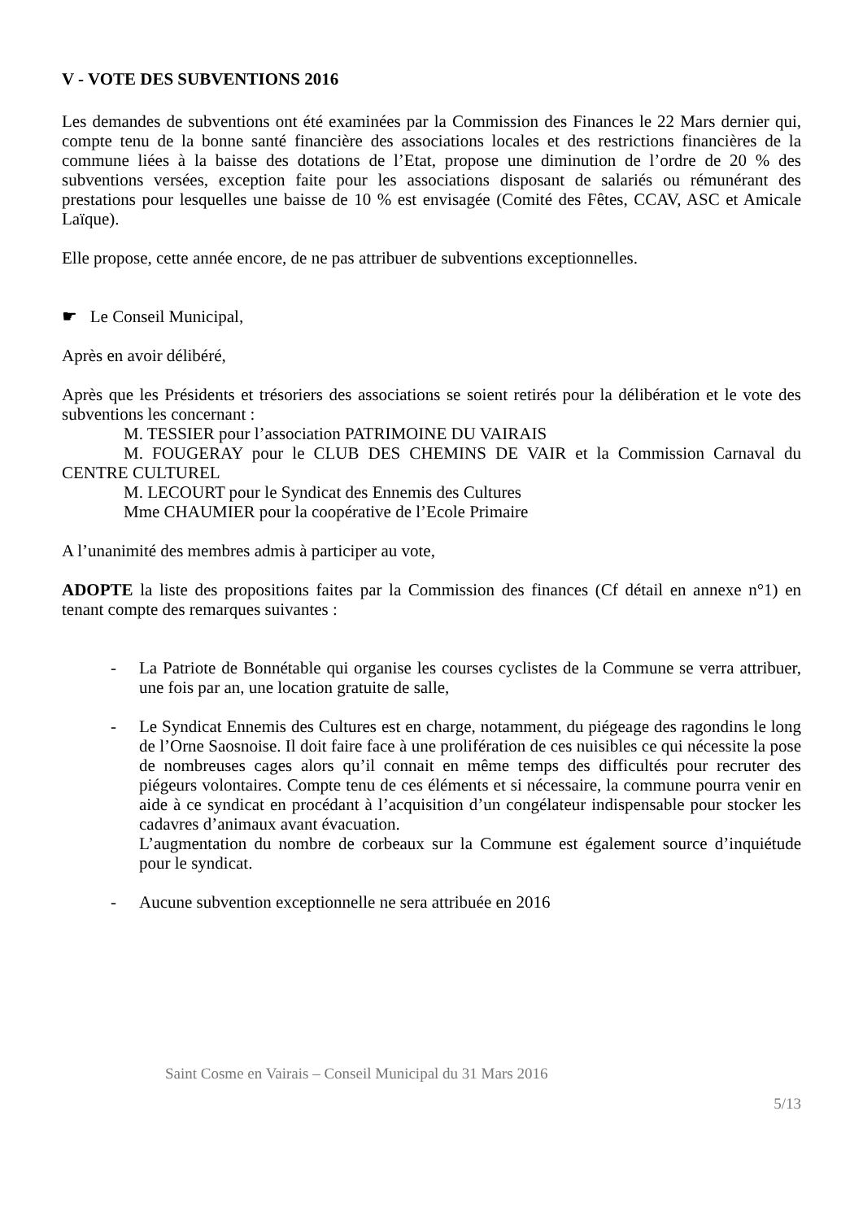V - VOTE DES SUBVENTIONS 2016
Les demandes de subventions ont été examinées par la Commission des Finances le 22 Mars dernier qui, compte tenu de la bonne santé financière des associations locales et des restrictions financières de la commune liées à la baisse des dotations de l’Etat, propose une diminution de l’ordre de 20 % des subventions versées, exception faite pour les associations disposant de salariés ou rémunérant des prestations pour lesquelles une baisse de 10 % est envisagée (Comité des Fêtes, CCAV, ASC et Amicale Laïque).
Elle propose, cette année encore, de ne pas attribuer de subventions exceptionnelles.
☛ Le Conseil Municipal,
Après en avoir délibéré,
Après que les Présidents et trésoriers des associations se soient retirés pour la délibération et le vote des subventions les concernant :
M. TESSIER pour l’association PATRIMOINE DU VAIRAIS
M. FOUGERAY pour le CLUB DES CHEMINS DE VAIR et la Commission Carnaval du CENTRE CULTUREL
M. LECOURT pour le Syndicat des Ennemis des Cultures
Mme CHAUMIER pour la coopérative de l’Ecole Primaire
A l’unanimité des membres admis à participer au vote,
ADOPTE la liste des propositions faites par la Commission des finances (Cf détail en annexe n°1) en tenant compte des remarques suivantes :
- La Patriote de Bonnétable qui organise les courses cyclistes de la Commune se verra attribuer, une fois par an, une location gratuite de salle,
- Le Syndicat Ennemis des Cultures est en charge, notamment, du piégeage des ragondins le long de l’Orne Saosnoise. Il doit faire face à une prolifération de ces nuisibles ce qui nécessite la pose de nombreuses cages alors qu’il connait en même temps des difficultés pour recruter des piégeurs volontaires. Compte tenu de ces éléments et si nécessaire, la commune pourra venir en aide à ce syndicat en procédant à l’acquisition d’un congélateur indispensable pour stocker les cadavres d’animaux avant évacuation.
L’augmentation du nombre de corbeaux sur la Commune est également source d’inquiétude pour le syndicat.
- Aucune subvention exceptionnelle ne sera attribuée en 2016
Saint Cosme en Vairais – Conseil Municipal du 31 Mars 2016
5/13